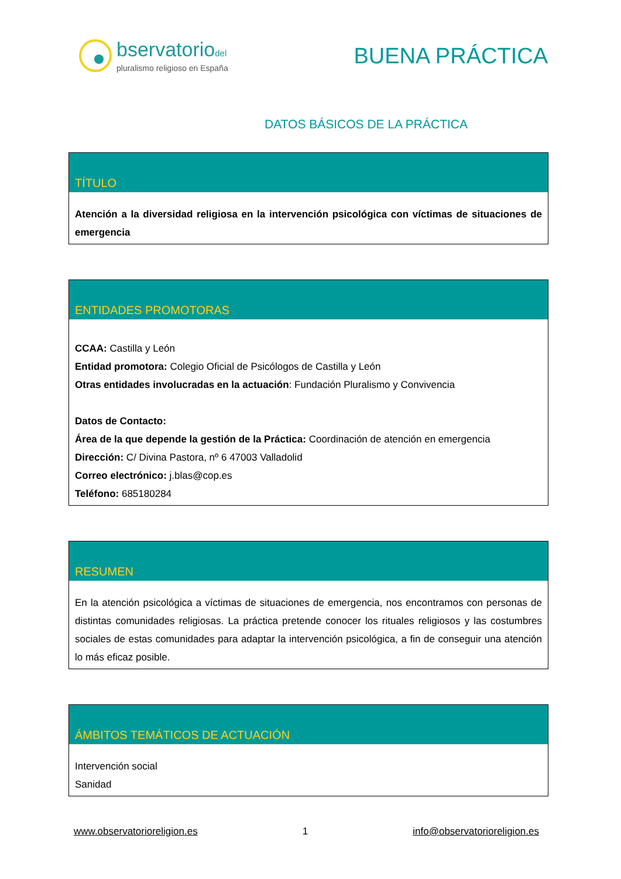bservatoriodel
pluralismo religioso en España
BUENA PRÁCTICA
DATOS BÁSICOS DE LA PRÁCTICA
| TÍTULO |
| --- |
| Atención a la diversidad religiosa en la intervención psicológica con víctimas de situaciones de emergencia |
| ENTIDADES PROMOTORAS |
| --- |
| CCAA: Castilla y León Entidad promotora: Colegio Oficial de Psicólogos de Castilla y León Otras entidades involucradas en la actuación : Fundación Pluralismo y Convivencia Datos de Contacto: Área de la que depende la gestión de la Práctica: Coordinación de atención en emergencia Dirección: C/ Divina Pastora, nº 6 47003 Valladolid Correo electrónico: j.blas@cop.es Teléfono: 685180284 |
| RESUMEN |
| --- |
| En la atención psicológica a víctimas de situaciones de emergencia, nos encontramos con personas de distintas comunidades religiosas. La práctica pretende conocer los rituales religiosos y las costumbres sociales de estas comunidades para adaptar la intervención psicológica, a fin de conseguir una atención lo más eficaz posible. |
| ÁMBITOS TEMÁTICOS DE ACTUACIÓN |
| --- |
| Intervención social Sanidad |
www.observatorioreligion.es 1 info@observatorioreligion.es